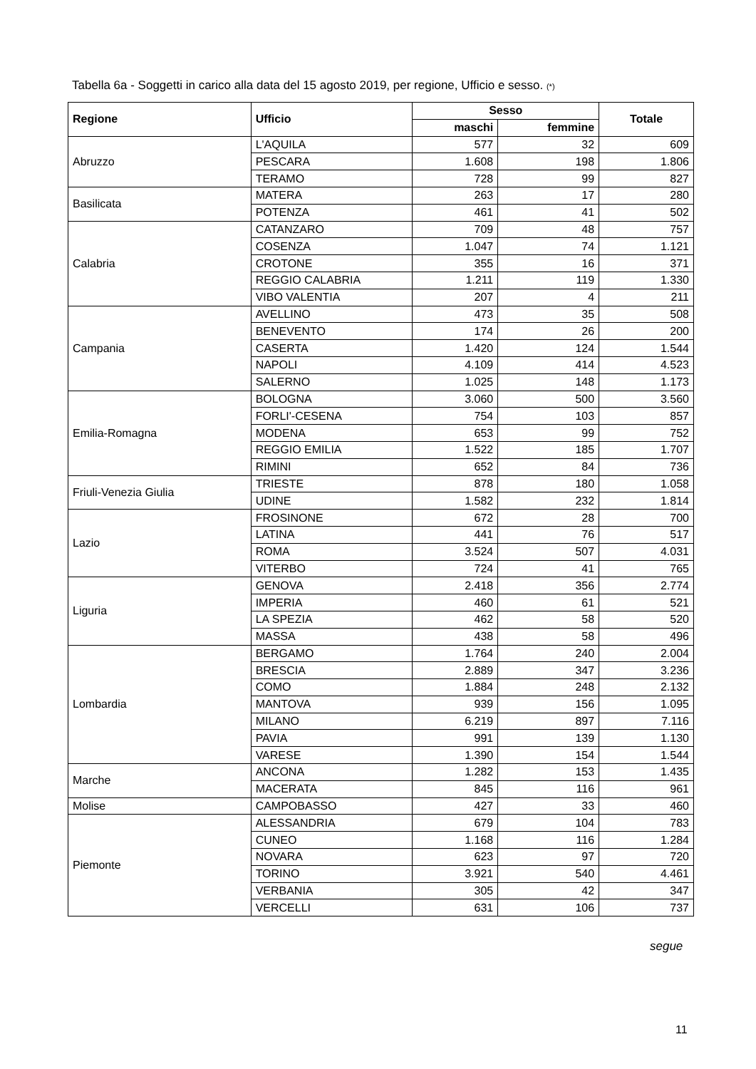Tabella 6a - Soggetti in carico alla data del 15 agosto 2019, per regione, Ufficio e sesso. (*)
| Regione | Ufficio | Sesso | | Totale |
| --- | --- | --- | --- | --- |
| | | maschi | femmine | |
| Abruzzo | L'AQUILA | 577 | 32 | 609 |
| | PESCARA | 1.608 | 198 | 1.806 |
| | TERAMO | 728 | 99 | 827 |
| Basilicata | MATERA | 263 | 17 | 280 |
| | POTENZA | 461 | 41 | 502 |
| Calabria | CATANZARO | 709 | 48 | 757 |
| | COSENZA | 1.047 | 74 | 1.121 |
| | CROTONE | 355 | 16 | 371 |
| | REGGIO CALABRIA | 1.211 | 119 | 1.330 |
| | VIBO VALENTIA | 207 | 4 | 211 |
| Campania | AVELLINO | 473 | 35 | 508 |
| | BENEVENTO | 174 | 26 | 200 |
| | CASERTA | 1.420 | 124 | 1.544 |
| | NAPOLI | 4.109 | 414 | 4.523 |
| | SALERNO | 1.025 | 148 | 1.173 |
| Emilia-Romagna | BOLOGNA | 3.060 | 500 | 3.560 |
| | FORLI'-CESENA | 754 | 103 | 857 |
| | MODENA | 653 | 99 | 752 |
| | REGGIO EMILIA | 1.522 | 185 | 1.707 |
| | RIMINI | 652 | 84 | 736 |
| Friuli-Venezia Giulia | TRIESTE | 878 | 180 | 1.058 |
| | UDINE | 1.582 | 232 | 1.814 |
| Lazio | FROSINONE | 672 | 28 | 700 |
| | LATINA | 441 | 76 | 517 |
| | ROMA | 3.524 | 507 | 4.031 |
| | VITERBO | 724 | 41 | 765 |
| Liguria | GENOVA | 2.418 | 356 | 2.774 |
| | IMPERIA | 460 | 61 | 521 |
| | LA SPEZIA | 462 | 58 | 520 |
| | MASSA | 438 | 58 | 496 |
| Lombardia | BERGAMO | 1.764 | 240 | 2.004 |
| | BRESCIA | 2.889 | 347 | 3.236 |
| | COMO | 1.884 | 248 | 2.132 |
| | MANTOVA | 939 | 156 | 1.095 |
| | MILANO | 6.219 | 897 | 7.116 |
| | PAVIA | 991 | 139 | 1.130 |
| | VARESE | 1.390 | 154 | 1.544 |
| Marche | ANCONA | 1.282 | 153 | 1.435 |
| | MACERATA | 845 | 116 | 961 |
| Molise | CAMPOBASSO | 427 | 33 | 460 |
| Piemonte | ALESSANDRIA | 679 | 104 | 783 |
| | CUNEO | 1.168 | 116 | 1.284 |
| | NOVARA | 623 | 97 | 720 |
| | TORINO | 3.921 | 540 | 4.461 |
| | VERBANIA | 305 | 42 | 347 |
| | VERCELLI | 631 | 106 | 737 |
segue
11